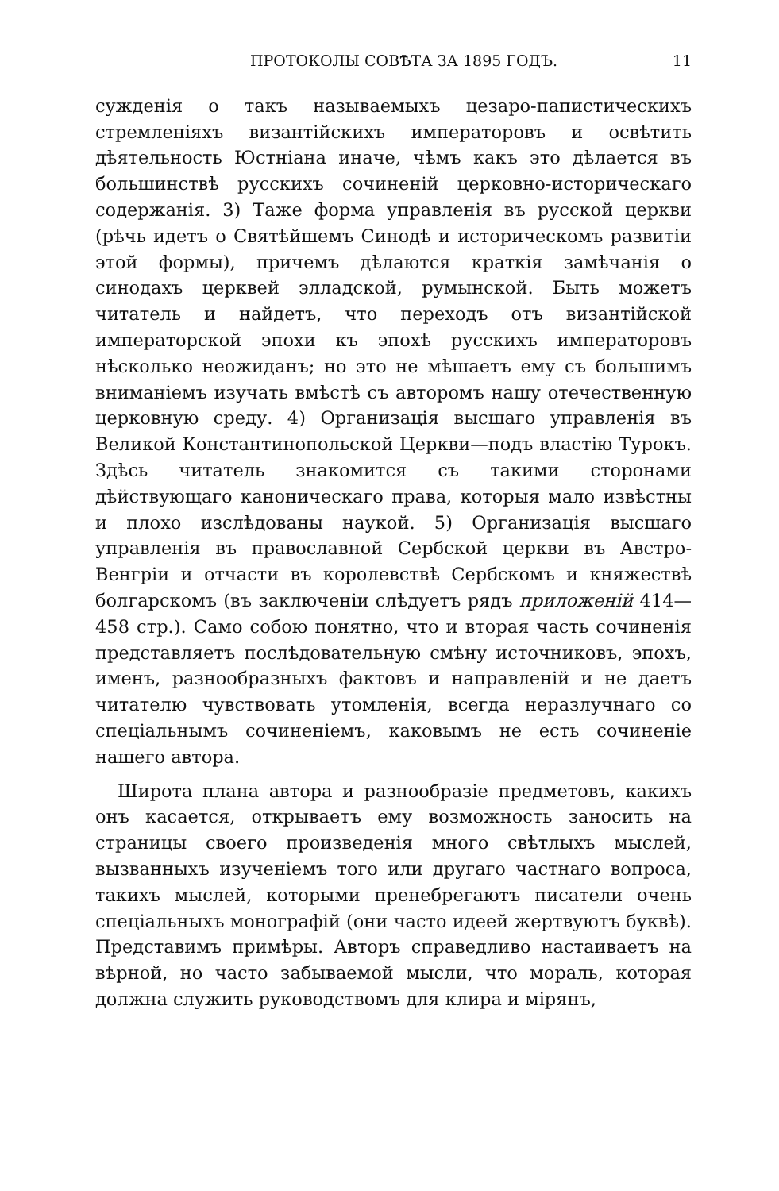ПРОТОКОЛЫ СОВѢТА ЗА 1895 ГОДЪ. 11
сужденія о такъ называемыхъ цезаро-папистическихъ стремленіяхъ византійскихъ императоровъ и освѣтить дѣятельность Юстніана иначе, чѣмъ какъ это дѣлается въ большинствѣ русскихъ сочиненій церковно-историческаго содержанія. 3) Таже форма управленія въ русской церкви (рѣчь идетъ о Святѣйшемъ Синодѣ и историческомъ развитіи этой формы), причемъ дѣлаются краткія замѣчанія о синодахъ церквей элладской, румынской. Быть можетъ читатель и найдетъ, что переходъ отъ византійской императорской эпохи къ эпохѣ русскихъ императоровъ нѣсколько неожиданъ; но это не мѣшаетъ ему съ большимъ вниманіемъ изучать вмѣстѣ съ авторомъ нашу отечественную церковную среду. 4) Организація высшаго управленія въ Великой Константинопольской Церкви—подъ властію Турокъ. Здѣсь читатель знакомится съ такими сторонами дѣйствующаго каноническаго права, которыя мало извѣстны и плохо изслѣдованы наукой. 5) Организація высшаго управленія въ православной Сербской церкви въ Австро-Венгріи и отчасти въ королевствѣ Сербскомъ и княжествѣ болгарскомъ (въ заключеніи слѣдуетъ рядъ приложеній 414—458 стр.). Само собою понятно, что и вторая часть сочиненія представляетъ послѣдовательную смѣну источниковъ, эпохъ, именъ, разнообразныхъ фактовъ и направленій и не даетъ читателю чувствовать утомленія, всегда неразлучнаго со спеціальнымъ сочиненіемъ, каковымъ не есть сочиненіе нашего автора.
Широта плана автора и разнообразіе предметовъ, какихъ онъ касается, открываетъ ему возможность заносить на страницы своего произведенія много свѣтлыхъ мыслей, вызванныхъ изученіемъ того или другаго частнаго вопроса, такихъ мыслей, которыми пренебрегаютъ писатели очень спеціальныхъ монографій (они часто идеей жертвуютъ буквѣ). Представимъ примѣры. Авторъ справедливо настаиваетъ на вѣрной, но часто забываемой мысли, что мораль, которая должна служить руководствомъ для клира и мірянъ,